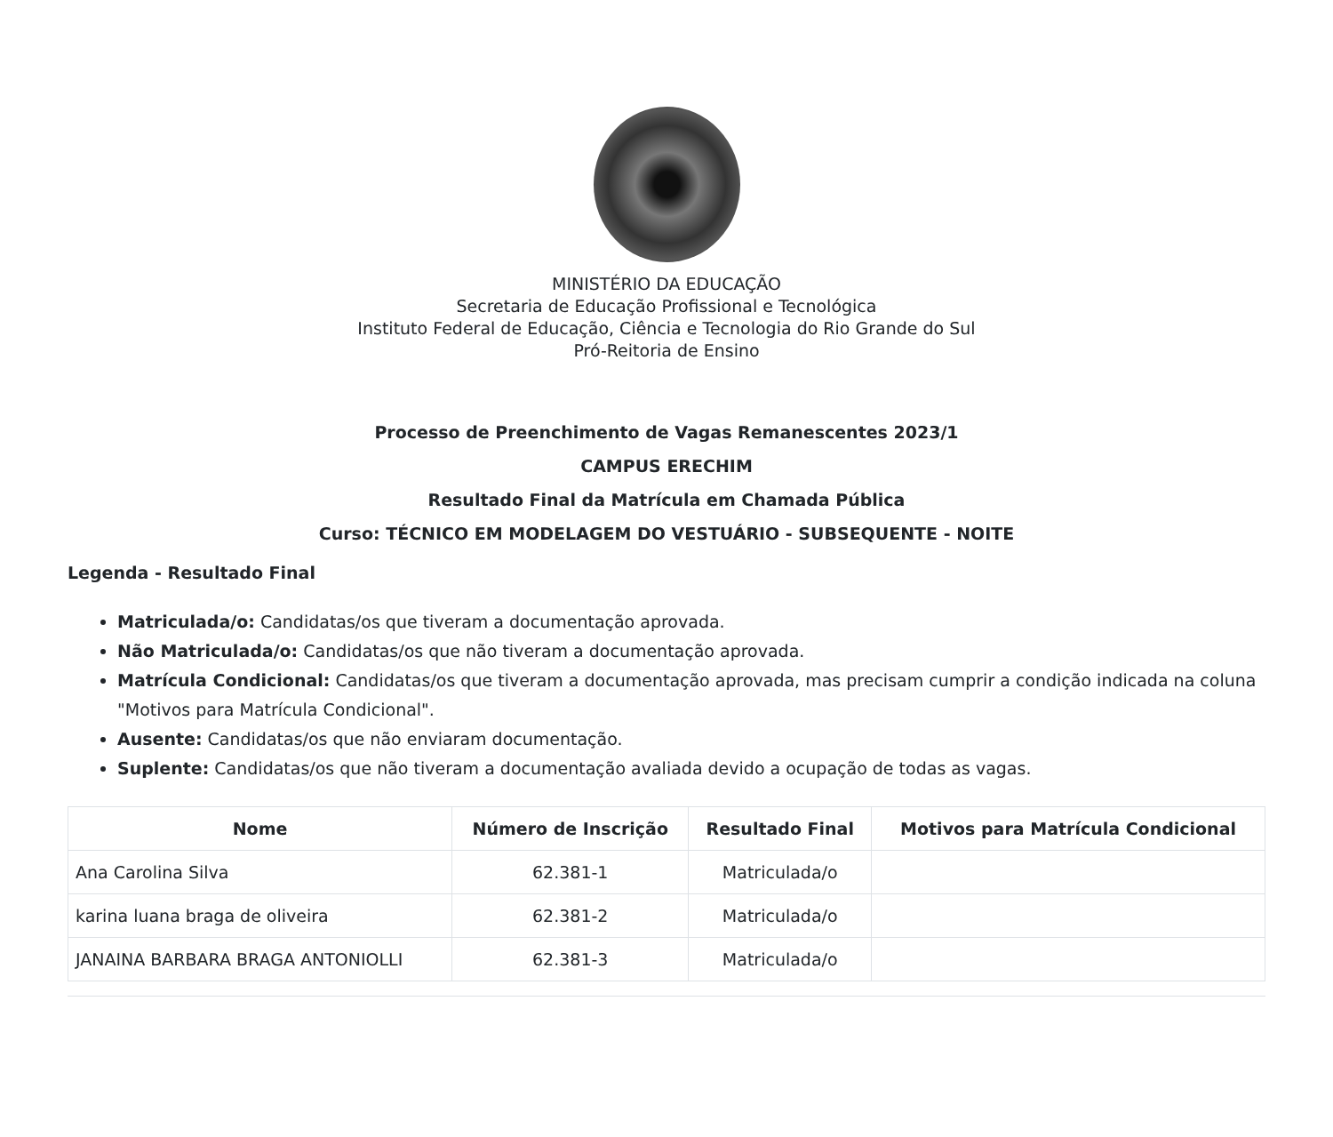MINISTÉRIO DA EDUCAÇÃO
Secretaria de Educação Profissional e Tecnológica
Instituto Federal de Educação, Ciência e Tecnologia do Rio Grande do Sul
Pró-Reitoria de Ensino
Processo de Preenchimento de Vagas Remanescentes 2023/1
CAMPUS ERECHIM
Resultado Final da Matrícula em Chamada Pública
Curso: TÉCNICO EM MODELAGEM DO VESTUÁRIO - SUBSEQUENTE - NOITE
Legenda - Resultado Final
Matriculada/o: Candidatas/os que tiveram a documentação aprovada.
Não Matriculada/o: Candidatas/os que não tiveram a documentação aprovada.
Matrícula Condicional: Candidatas/os que tiveram a documentação aprovada, mas precisam cumprir a condição indicada na coluna "Motivos para Matrícula Condicional".
Ausente: Candidatas/os que não enviaram documentação.
Suplente: Candidatas/os que não tiveram a documentação avaliada devido a ocupação de todas as vagas.
| Nome | Número de Inscrição | Resultado Final | Motivos para Matrícula Condicional |
| --- | --- | --- | --- |
| Ana Carolina Silva | 62.381-1 | Matriculada/o | |
| karina luana braga de oliveira | 62.381-2 | Matriculada/o | |
| JANAINA BARBARA BRAGA ANTONIOLLI | 62.381-3 | Matriculada/o | |